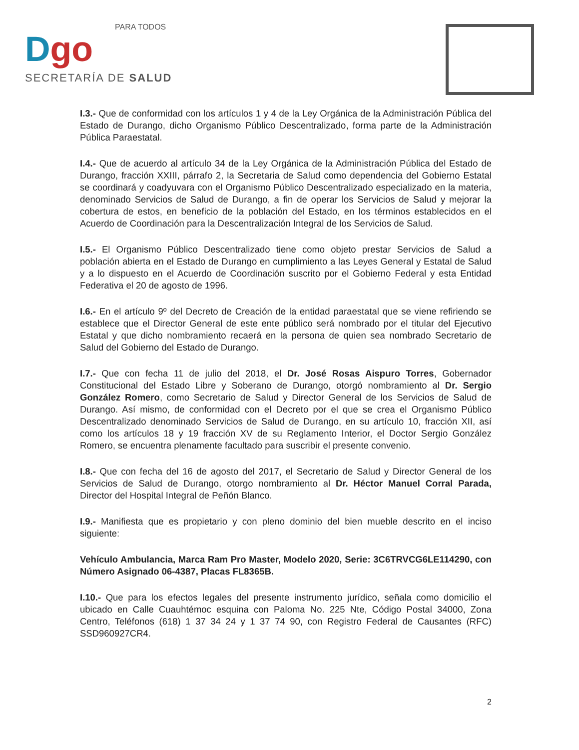PARA TODOS
Dgo
SECRETARÍA DE SALUD
I.3.- Que de conformidad con los artículos 1 y 4 de la Ley Orgánica de la Administración Pública del Estado de Durango, dicho Organismo Público Descentralizado, forma parte de la Administración Pública Paraestatal.
I.4.- Que de acuerdo al artículo 34 de la Ley Orgánica de la Administración Pública del Estado de Durango, fracción XXIII, párrafo 2, la Secretaria de Salud como dependencia del Gobierno Estatal se coordinará y coadyuvara con el Organismo Público Descentralizado especializado en la materia, denominado Servicios de Salud de Durango, a fin de operar los Servicios de Salud y mejorar la cobertura de estos, en beneficio de la población del Estado, en los términos establecidos en el Acuerdo de Coordinación para la Descentralización Integral de los Servicios de Salud.
I.5.- El Organismo Público Descentralizado tiene como objeto prestar Servicios de Salud a población abierta en el Estado de Durango en cumplimiento a las Leyes General y Estatal de Salud y a lo dispuesto en el Acuerdo de Coordinación suscrito por el Gobierno Federal y esta Entidad Federativa el 20 de agosto de 1996.
I.6.- En el artículo 9º del Decreto de Creación de la entidad paraestatal que se viene refiriendo se establece que el Director General de este ente público será nombrado por el titular del Ejecutivo Estatal y que dicho nombramiento recaerá en la persona de quien sea nombrado Secretario de Salud del Gobierno del Estado de Durango.
I.7.- Que con fecha 11 de julio del 2018, el Dr. José Rosas Aispuro Torres, Gobernador Constitucional del Estado Libre y Soberano de Durango, otorgó nombramiento al Dr. Sergio González Romero, como Secretario de Salud y Director General de los Servicios de Salud de Durango. Así mismo, de conformidad con el Decreto por el que se crea el Organismo Público Descentralizado denominado Servicios de Salud de Durango, en su artículo 10, fracción XII, así como los artículos 18 y 19 fracción XV de su Reglamento Interior, el Doctor Sergio González Romero, se encuentra plenamente facultado para suscribir el presente convenio.
I.8.- Que con fecha del 16 de agosto del 2017, el Secretario de Salud y Director General de los Servicios de Salud de Durango, otorgo nombramiento al Dr. Héctor Manuel Corral Parada, Director del Hospital Integral de Peñón Blanco.
I.9.- Manifiesta que es propietario y con pleno dominio del bien mueble descrito en el inciso siguiente:
Vehículo Ambulancia, Marca Ram Pro Master, Modelo 2020, Serie: 3C6TRVCG6LE114290, con Número Asignado 06-4387, Placas FL8365B.
I.10.- Que para los efectos legales del presente instrumento jurídico, señala como domicilio el ubicado en Calle Cuauhtémoc esquina con Paloma No. 225 Nte, Código Postal 34000, Zona Centro, Teléfonos (618) 1 37 34 24 y 1 37 74 90, con Registro Federal de Causantes (RFC) SSD960927CR4.
2